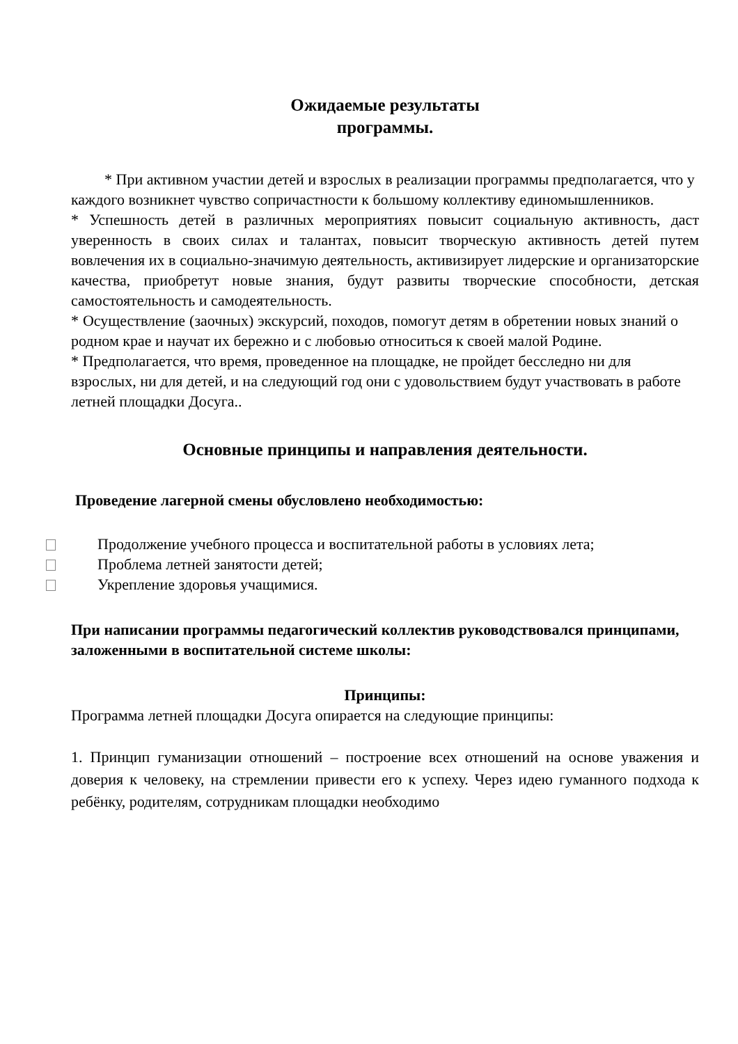Ожидаемые результаты
программы.
* При активном участии детей и взрослых в реализации программы предполагается, что у каждого возникнет чувство сопричастности к большому коллективу единомышленников.
* Успешность детей в различных мероприятиях повысит социальную активность, даст уверенность в своих силах и талантах, повысит творческую активность детей путем вовлечения их в социально-значимую деятельность, активизирует лидерские и организаторские качества, приобретут новые знания, будут развиты творческие способности, детская самостоятельность и самодеятельность.
* Осуществление (заочных) экскурсий, походов, помогут детям в обретении новых знаний о родном крае и научат их бережно и с любовью относиться к своей малой Родине.
* Предполагается, что время, проведенное на площадке, не пройдет бесследно ни для взрослых, ни для детей, и на следующий год они с удовольствием будут участвовать в работе летней площадки Досуга..
Основные принципы и направления деятельности.
Проведение лагерной смены обусловлено необходимостью:
Продолжение учебного процесса и воспитательной работы в условиях лета;
Проблема летней занятости детей;
Укрепление здоровья учащимися.
При написании программы педагогический коллектив руководствовался принципами, заложенными в воспитательной системе школы:
Принципы:
Программа летней площадки Досуга опирается на следующие принципы:
1. Принцип гуманизации отношений – построение всех отношений на основе уважения и доверия к человеку, на стремлении привести его к успеху. Через идею гуманного подхода к ребёнку, родителям, сотрудникам площадки необходимо